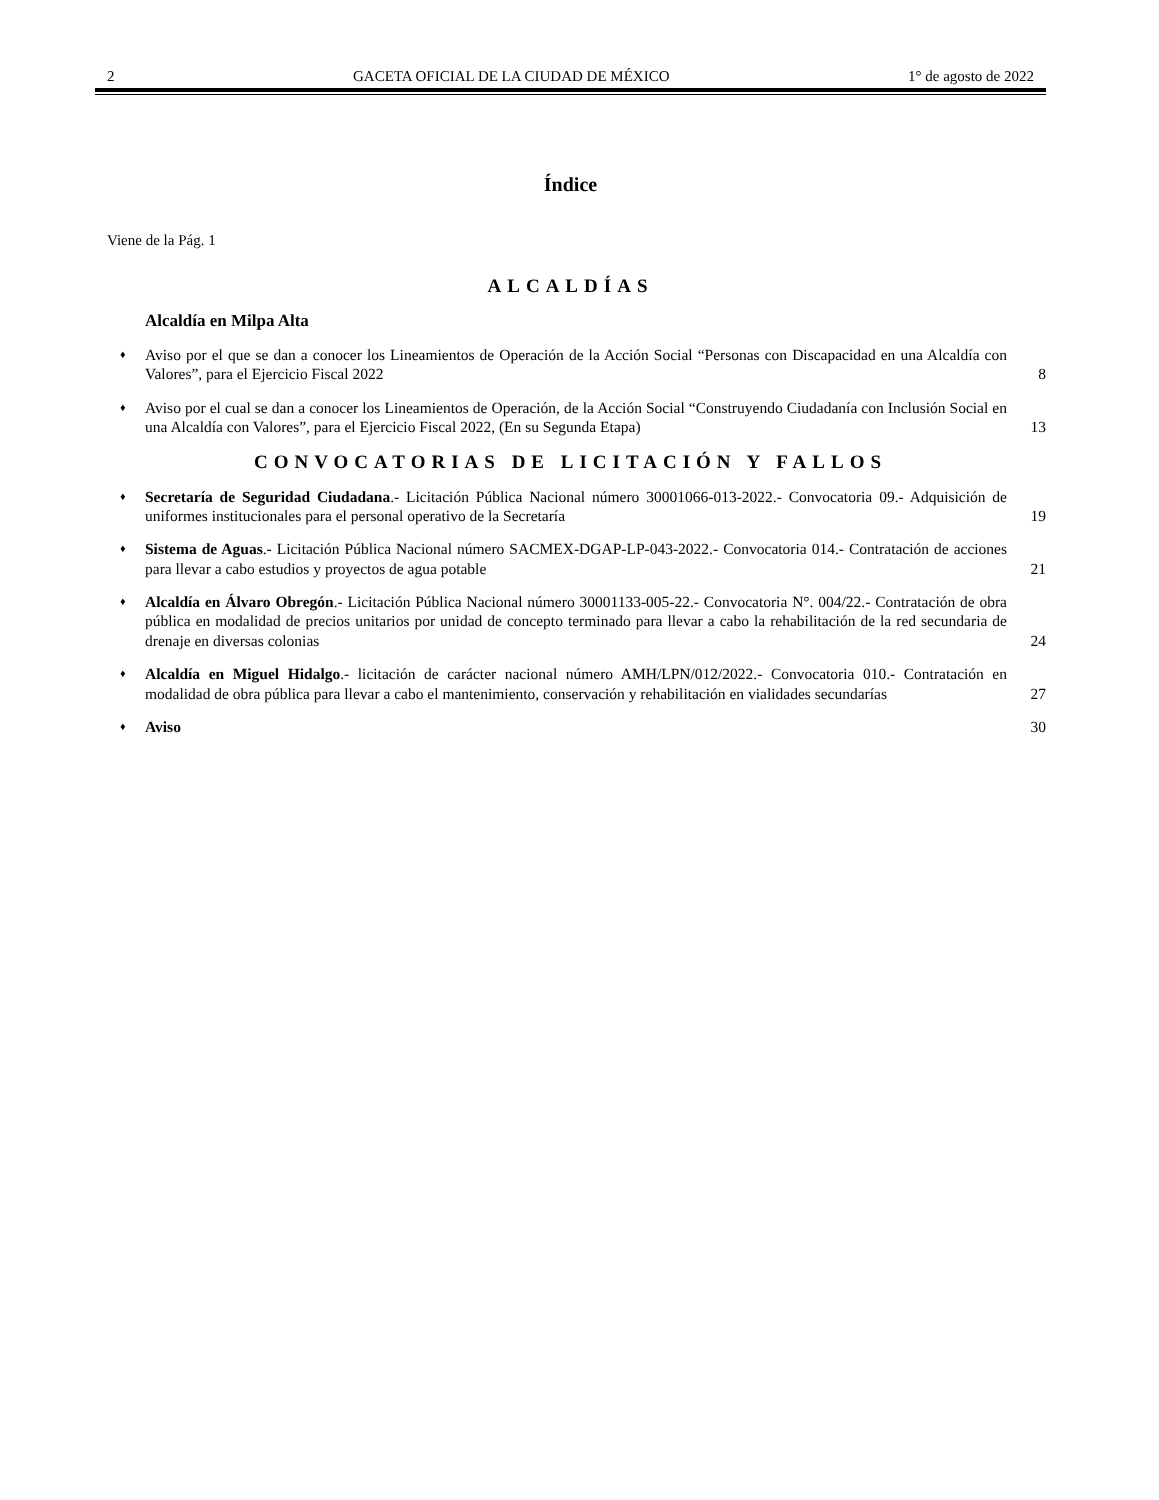2 GACETA OFICIAL DE LA CIUDAD DE MÉXICO 1° de agosto de 2022
Índice
Viene de la Pág. 1
ALCALDÍAS
Alcaldía en Milpa Alta
♦ Aviso por el que se dan a conocer los Lineamientos de Operación de la Acción Social “Personas con Discapacidad en una Alcaldía con Valores”, para el Ejercicio Fiscal 2022 8
♦ Aviso por el cual se dan a conocer los Lineamientos de Operación, de la Acción Social “Construyendo Ciudadanía con Inclusión Social en una Alcaldía con Valores”, para el Ejercicio Fiscal 2022, (En su Segunda Etapa) 13
CONVOCATORIAS DE LICITACIÓN Y FALLOS
♦ Secretaría de Seguridad Ciudadana.- Licitación Pública Nacional número 30001066-013-2022.- Convocatoria 09.- Adquisición de uniformes institucionales para el personal operativo de la Secretaría 19
♦ Sistema de Aguas.- Licitación Pública Nacional número SACMEX-DGAP-LP-043-2022.- Convocatoria 014.- Contratación de acciones para llevar a cabo estudios y proyectos de agua potable 21
♦ Alcaldía en Álvaro Obregón.- Licitación Pública Nacional número 30001133-005-22.- Convocatoria N°. 004/22.- Contratación de obra pública en modalidad de precios unitarios por unidad de concepto terminado para llevar a cabo la rehabilitación de la red secundaria de drenaje en diversas colonias 24
♦ Alcaldía en Miguel Hidalgo.- licitación de carácter nacional número AMH/LPN/012/2022.- Convocatoria 010.- Contratación en modalidad de obra pública para llevar a cabo el mantenimiento, conservación y rehabilitación en vialidades secundarías 27
♦ Aviso 30